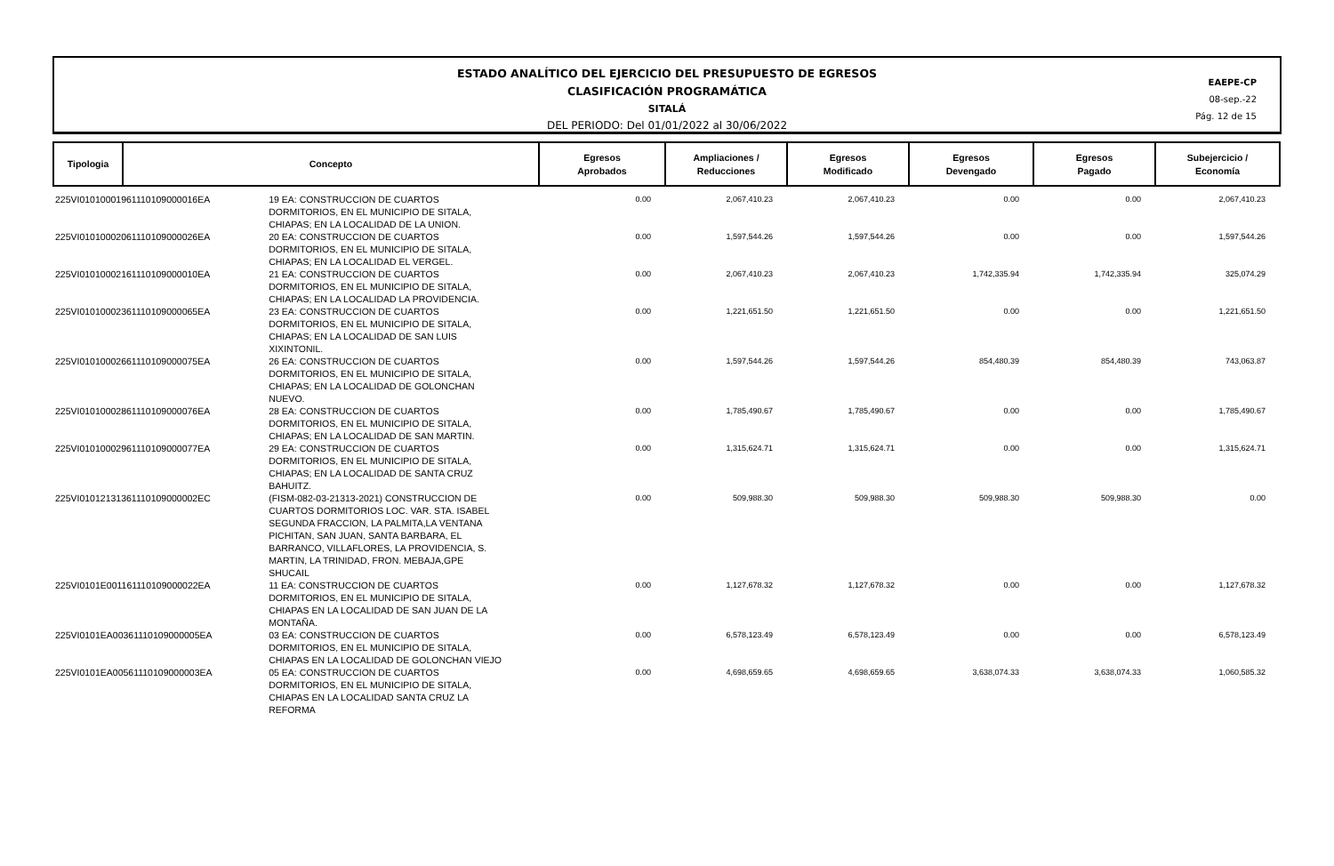ESTADO ANALÍTICO DEL EJERCICIO DEL PRESUPUESTO DE EGRESOS
CLASIFICACIÓN PROGRAMÁTICA
SITALÁ
DEL PERIODO: Del 01/01/2022 al 30/06/2022
EAEPE-CP
08-sep.-22
Pág. 12 de 15
| Tipologia | Concepto | | Egresos Aprobados | Ampliaciones / Reducciones | Egresos Modificado | Egresos Devengado | Egresos Pagado | Subejercicio / Economía |
| --- | --- | --- | --- | --- | --- | --- | --- | --- |
| 225VI01010001961110109000016EA | | 19 EA: CONSTRUCCION DE CUARTOS DORMITORIOS, EN EL MUNICIPIO DE SITALA, CHIAPAS; EN LA LOCALIDAD DE LA UNION. | 0.00 | 2,067,410.23 | 2,067,410.23 | 0.00 | 0.00 | 2,067,410.23 |
| 225VI01010002061110109000026EA | | 20 EA: CONSTRUCCION DE CUARTOS DORMITORIOS, EN EL MUNICIPIO DE SITALA, CHIAPAS; EN LA LOCALIDAD EL VERGEL. | 0.00 | 1,597,544.26 | 1,597,544.26 | 0.00 | 0.00 | 1,597,544.26 |
| 225VI01010002161110109000010EA | | 21 EA: CONSTRUCCION DE CUARTOS DORMITORIOS, EN EL MUNICIPIO DE SITALA, CHIAPAS; EN LA LOCALIDAD LA PROVIDENCIA. | 0.00 | 2,067,410.23 | 2,067,410.23 | 1,742,335.94 | 1,742,335.94 | 325,074.29 |
| 225VI01010002361110109000065EA | | 23 EA: CONSTRUCCION DE CUARTOS DORMITORIOS, EN EL MUNICIPIO DE SITALA, CHIAPAS; EN LA LOCALIDAD DE SAN LUIS XIXINTONIL. | 0.00 | 1,221,651.50 | 1,221,651.50 | 0.00 | 0.00 | 1,221,651.50 |
| 225VI01010002661110109000075EA | | 26 EA: CONSTRUCCION DE CUARTOS DORMITORIOS, EN EL MUNICIPIO DE SITALA, CHIAPAS; EN LA LOCALIDAD DE GOLONCHAN NUEVO. | 0.00 | 1,597,544.26 | 1,597,544.26 | 854,480.39 | 854,480.39 | 743,063.87 |
| 225VI01010002861110109000076EA | | 28 EA: CONSTRUCCION DE CUARTOS DORMITORIOS, EN EL MUNICIPIO DE SITALA, CHIAPAS; EN LA LOCALIDAD DE SAN MARTIN. | 0.00 | 1,785,490.67 | 1,785,490.67 | 0.00 | 0.00 | 1,785,490.67 |
| 225VI01010002961110109000077EA | | 29 EA: CONSTRUCCION DE CUARTOS DORMITORIOS, EN EL MUNICIPIO DE SITALA, CHIAPAS; EN LA LOCALIDAD DE SANTA CRUZ BAHUITZ. | 0.00 | 1,315,624.71 | 1,315,624.71 | 0.00 | 0.00 | 1,315,624.71 |
| 225VI01012131361110109000002EC | | (FISM-082-03-21313-2021) CONSTRUCCION DE CUARTOS DORMITORIOS LOC. VAR. STA. ISABEL SEGUNDA FRACCION, LA PALMITA,LA VENTANA PICHITAN, SAN JUAN, SANTA BARBARA, EL BARRANCO, VILLAFLORES, LA PROVIDENCIA, S. MARTIN, LA TRINIDAD, FRON. MEBAJA,GPE SHUCAIL | 0.00 | 509,988.30 | 509,988.30 | 509,988.30 | 509,988.30 | 0.00 |
| 225VI0101E00116111010900002​2EA | | 11 EA: CONSTRUCCION DE CUARTOS DORMITORIOS, EN EL MUNICIPIO DE SITALA, CHIAPAS EN LA LOCALIDAD DE SAN JUAN DE LA MONTAÑA. | 0.00 | 1,127,678.32 | 1,127,678.32 | 0.00 | 0.00 | 1,127,678.32 |
| 225VI0101EA00361110109000005EA | | 03 EA: CONSTRUCCION DE CUARTOS DORMITORIOS, EN EL MUNICIPIO DE SITALA, CHIAPAS EN LA LOCALIDAD DE GOLONCHAN VIEJO | 0.00 | 6,578,123.49 | 6,578,123.49 | 0.00 | 0.00 | 6,578,123.49 |
| 225VI0101EA00561110109000003EA | | 05 EA: CONSTRUCCION DE CUARTOS DORMITORIOS, EN EL MUNICIPIO DE SITALA, CHIAPAS EN LA LOCALIDAD SANTA CRUZ LA REFORMA | 0.00 | 4,698,659.65 | 4,698,659.65 | 3,638,074.33 | 3,638,074.33 | 1,060,585.32 |